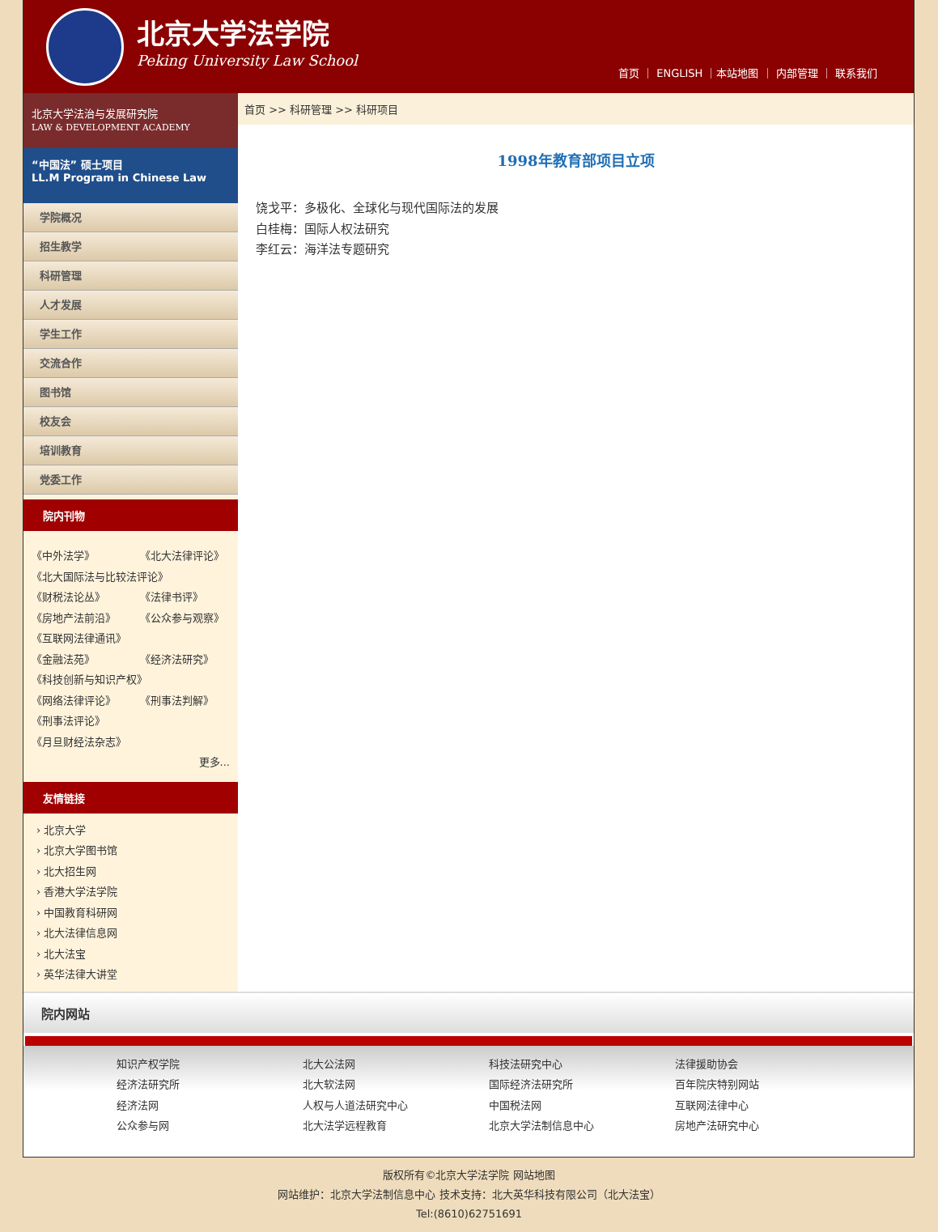北京大学法学院
Peking University Law School
首页 ｜ ENGLISH ｜本站地图 ｜ 内部管理 ｜ 联系我们
北京大学法治与发展研究院
LAW & DEVELOPMENT ACADEMY
“中国法” 硕士项目
LL.M Program in Chinese Law
学院概况
招生教学
科研管理
人才发展
学生工作
交流合作
图书馆
校友会
培训教育
党委工作
院内刊物
《中外法学》 《北大法律评论》
《北大国际法与比较法评论》
《财税法论丛》 《法律书评》
《房地产法前沿》 《公众参与观察》
《互联网法律通讯》
《金融法苑》 《经济法研究》
《科技创新与知识产权》
《网络法律评论》 《刑事法判解》
《刑事法评论》
《月旦财经法杂志》
更多...
友情链接
› 北京大学
› 北京大学图书馆
› 北大招生网
› 香港大学法学院
› 中国教育科研网
› 北大法律信息网
› 北大法宝
› 英华法律大讲堂
首页 >> 科研管理 >> 科研项目
1998年教育部项目立项
饶戈平：多极化、全球化与现代国际法的发展
白桂梅：国际人权法研究
李红云：海洋法专题研究
院内网站
知识产权学院
北大公法网
科技法研究中心
法律援助协会
经济法研究所
北大软法网
国际经济法研究所
百年院庆特别网站
经济法网
人权与人道法研究中心
中国税法网
互联网法律中心
公众参与网
北大法学远程教育
北京大学法制信息中心
房地产法研究中心
版权所有©北京大学法学院 网站地图
网站维护：北京大学法制信息中心 技术支持：北大英华科技有限公司（北大法宝）
Tel:(8610)62751691